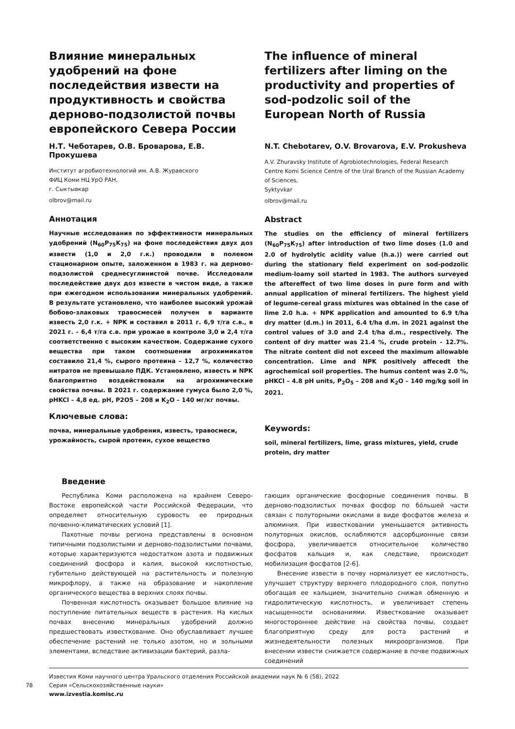Влияние минеральных удобрений на фоне последействия извести на продуктивность и свойства дерново-подзолистой почвы европейского Севера России
Н.Т. Чеботарев, О.В. Броварова, Е.В. Прокушева
Институт агробиотехнологий им. А.В. Журавского
ФИЦ Коми НЦ УрО РАН,
г. Сыктывкар
olbrov@mail.ru
Аннотация
Научные исследования по эффективности минеральных удобрений (N<sub>60</sub>P<sub>75</sub>K<sub>75</sub>) на фоне последействия двух доз извести (1,0 и 2,0 г.к.) проводили в полевом стационарном опыте, заложенном в 1983 г. на дерново-подзолистой среднесуглинистой почве. Исследовали последействие двух доз извести в чистом виде, а также при ежегодном использовании минеральных удобрений. В результате установлено, что наиболее высокий урожай бобово-злаковых травосмесей получен в варианте известь 2,0 г.к. + NPK и составил в 2011 г. 6,9 т/га с.в., в 2021 г. – 6,4 т/га с.в. при урожае в контроле 3,0 и 2,4 т/га соответственно с высоким качеством. Содержание сухого вещества при таком соотношении агрохимикатов составило 21,4 %, сырого протеина – 12,7 %, количество нитратов не превышало ПДК. Установлено, известь и NPK благоприятно воздействовали на агрохимические свойства почвы. В 2021 г. содержание гумуса было 2,0 %, рНKCl – 4,8 ед. рН, P2O5 – 208 и K<sub>2</sub>O – 140 мг/кг почвы.
Ключевые слова:
почва, минеральные удобрения, известь, травосмеси, урожайность, сырой протеин, сухое вещество
The influence of mineral fertilizers after liming on the productivity and properties of sod-podzolic soil of the European North of Russia
N.T. Chebotarev, O.V. Brovarova, E.V. Prokusheva
A.V. Zhuravsky Institute of Agrobiotechnologies, Federal Research Centre Komi Science Centre of the Ural Branch of the Russian Academy of Sciences,
Syktyvkar
olbrov@mail.ru
Abstract
The studies on the efficiency of mineral fertilizers (N<sub>60</sub>P<sub>75</sub>K<sub>75</sub>) after introduction of two lime doses (1.0 and 2.0 of hydrolytic acidity value (h.a.)) were carried out during the stationary field experiment on sod-podzolic medium-loamy soil started in 1983. The authors surveyed the aftereffect of two lime doses in pure form and with annual application of mineral fertilizers. The highest yield of legume-cereal grass mixtures was obtained in the case of lime 2.0 h.a. + NPK application and amounted to 6.9 t/ha dry matter (d.m.) in 2011, 6.4 t/ha d.m. in 2021 against the control values of 3.0 and 2.4 t/ha d.m., respectively. The content of dry matter was 21.4 %, crude protein - 12.7%. The nitrate content did not exceed the maximum allowable concentration. Lime and NPK positively affecedt the agrochemical soil properties. The humus content was 2.0 %, pHKCl – 4.8 pH units, P<sub>2</sub>O<sub>5</sub> – 208 and K<sub>2</sub>O – 140 mg/kg soil in 2021.
Keywords:
soil, mineral fertilizers, lime, grass mixtures, yield, crude protein, dry matter
Введение
Республика Коми расположена на крайнем Северо-Востоке европейской части Российской Федерации, что определяет относительную суровость ее природных почвенно-климатических условий [1].
Пахотные почвы региона представлены в основном типичными подзолистыми и дерново-подзолистыми почвами, которые характеризуются недостатком азота и подвижных соединений фосфора и калия, высокой кислотностью, губительно действующей на растительность и полезную микрофлору, а также на образование и накопление органического вещества в верхних слоях почвы.
Почвенная кислотность оказывает большое влияние на поступление питательных веществ в растения. На кислых почвах внесению минеральных удобрений должно предшествовать известкование. Оно обуславливает лучшее обеспечение растений не только азотом, но и зольными элементами, вследствие активизации бактерий, разла-
гающих органические фосфорные соединения почвы. В дерново-подзолистых почвах фосфор по бóльшей части связан с полуторными окислами в виде фосфатов железа и алюминия. При известковании уменьшается активность полуторных окислов, ослабляются адсорбционные связи фосфора, увеличивается относительное количество фосфатов кальция и, как следствие, происходит мобилизация фосфатов [2-6].
Внесение извести в почву нормализует ее кислотность, улучшает структуру верхнего плодородного слоя, попутно обогащая ее кальцием, значительно снижая обменную и гидролитическую кислотность, и увеличивает степень насыщенности основаниями. Известкование оказывает многостороннее действие на свойства почвы, создает благоприятную среду для роста растений и жизнедеятельности полезных микроорганизмов. При внесении извести снижается содержание в почве подвижных соединений
78
Известия Коми научного центра Уральского отделения Российской академии наук № 6 (58), 2022
Серия «Сельскохозяйственные науки»
www.izvestia.komisc.ru